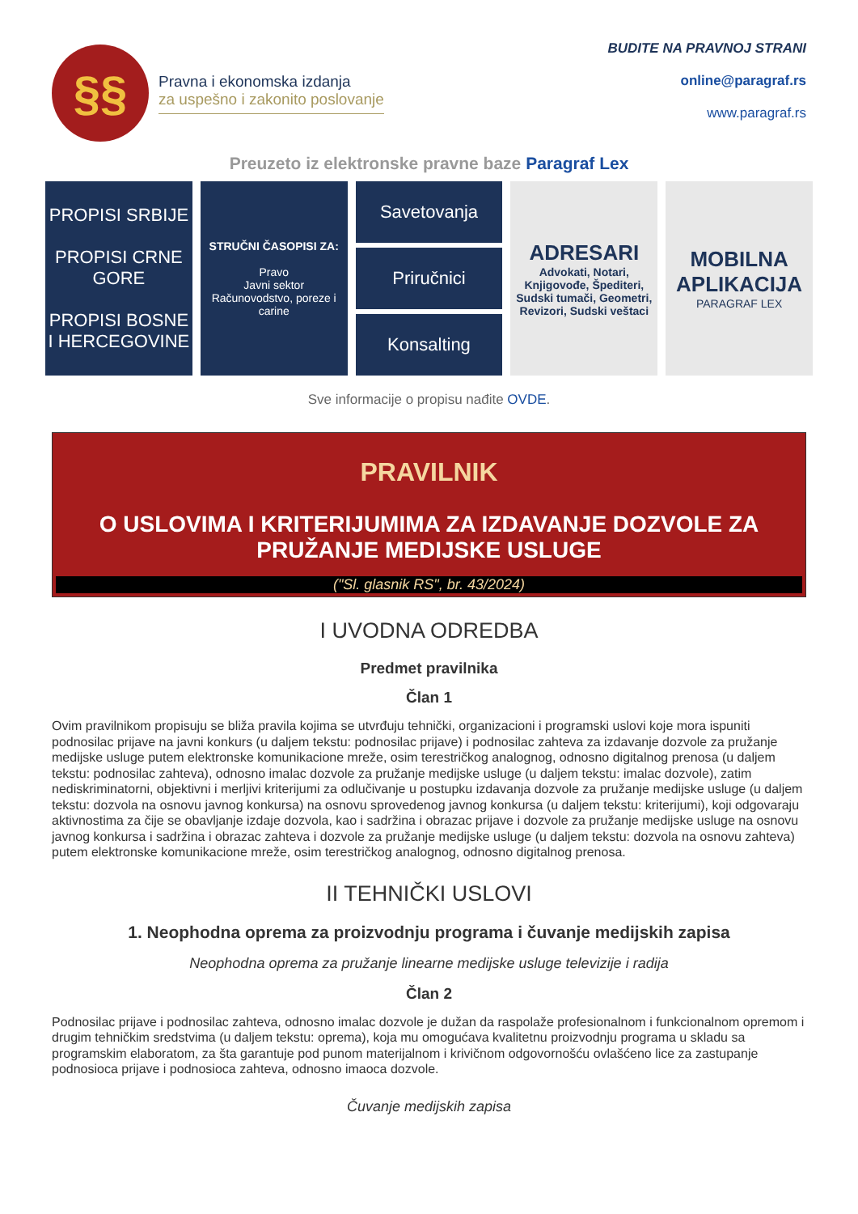§§
Pravna i ekonomska izdanja
za uspešno i zakonito poslovanje
BUDITE NA PRAVNOJ STRANI
online@paragraf.rs
www.paragraf.rs
Preuzeto iz elektronske pravne baze Paragraf Lex
PROPISI SRBIJE
PROPISI CRNE GORE
PROPISI BOSNE I HERCEGOVINE
STRUČNI ČASOPISI ZA:
Pravo
Javni sektor
Računovodstvo, poreze i carine
Savetovanja
Priručnici
Konsalting
ADRESARI
Advokati, Notari, Knjigovođe, Špediteri, Sudski tumači, Geometri, Revizori, Sudski veštaci
MOBILNA APLIKACIJA
PARAGRAF LEX
Sve informacije o propisu nađite OVDE.
PRAVILNIK
O USLOVIMA I KRITERIJUMIMA ZA IZDAVANJE DOZVOLE ZA PRUŽANJE MEDIJSKE USLUGE
("Sl. glasnik RS", br. 43/2024)
I UVODNA ODREDBA
Predmet pravilnika
Član 1
Ovim pravilnikom propisuju se bliža pravila kojima se utvrđuju tehnički, organizacioni i programski uslovi koje mora ispuniti podnosilac prijave na javni konkurs (u daljem tekstu: podnosilac prijave) i podnosilac zahteva za izdavanje dozvole za pružanje medijske usluge putem elektronske komunikacione mreže, osim terestričkog analognog, odnosno digitalnog prenosa (u daljem tekstu: podnosilac zahteva), odnosno imalac dozvole za pružanje medijske usluge (u daljem tekstu: imalac dozvole), zatim nediskriminatorni, objektivni i merljivi kriterijumi za odlučivanje u postupku izdavanja dozvole za pružanje medijske usluge (u daljem tekstu: dozvola na osnovu javnog konkursa) na osnovu sprovedenog javnog konkursa (u daljem tekstu: kriterijumi), koji odgovaraju aktivnostima za čije se obavljanje izdaje dozvola, kao i sadržina i obrazac prijave i dozvole za pružanje medijske usluge na osnovu javnog konkursa i sadržina i obrazac zahteva i dozvole za pružanje medijske usluge (u daljem tekstu: dozvola na osnovu zahteva) putem elektronske komunikacione mreže, osim terestričkog analognog, odnosno digitalnog prenosa.
II TEHNIČKI USLOVI
1. Neophodna oprema za proizvodnju programa i čuvanje medijskih zapisa
Neophodna oprema za pružanje linearne medijske usluge televizije i radija
Član 2
Podnosilac prijave i podnosilac zahteva, odnosno imalac dozvole je dužan da raspolaže profesionalnom i funkcionalnom opremom i drugim tehničkim sredstvima (u daljem tekstu: oprema), koja mu omogućava kvalitetnu proizvodnju programa u skladu sa programskim elaboratom, za šta garantuje pod punom materijalnom i krivičnom odgovornošću ovlašćeno lice za zastupanje podnosioca prijave i podnosioca zahteva, odnosno imaoca dozvole.
Čuvanje medijskih zapisa